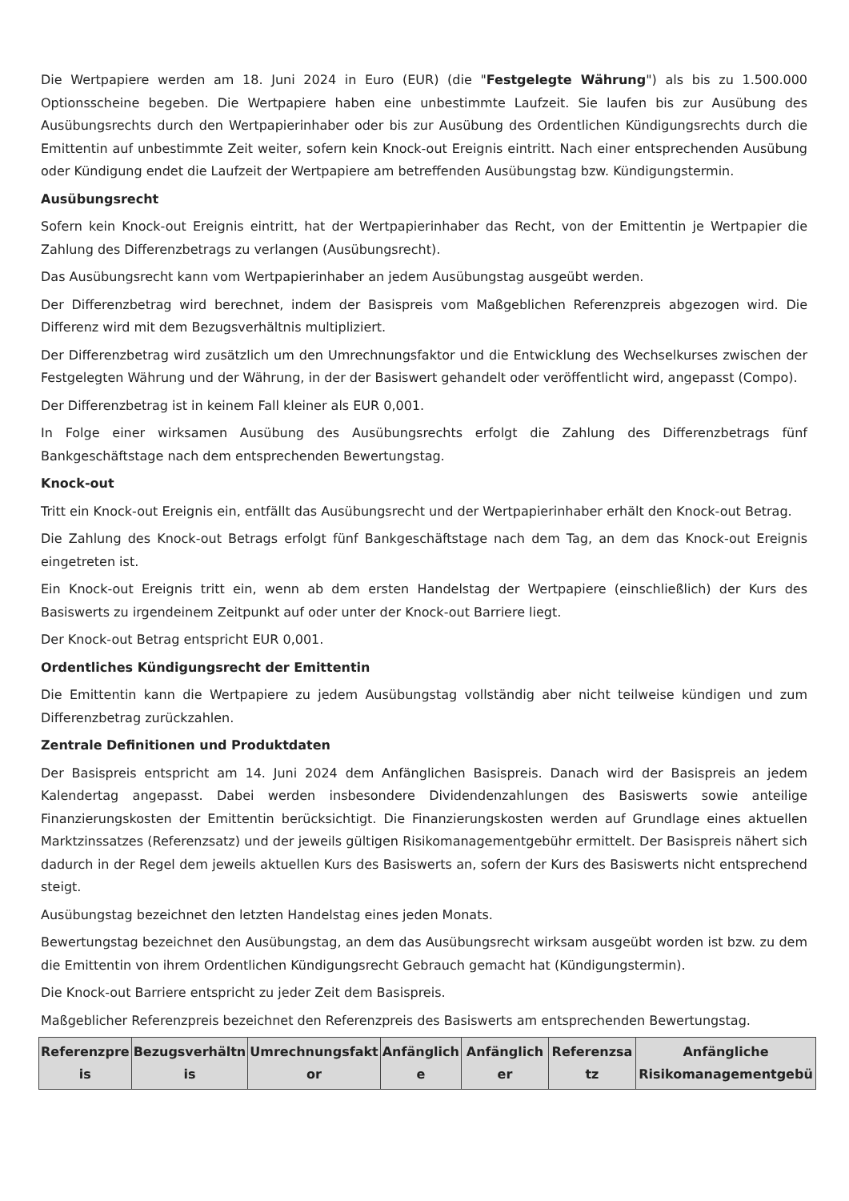Die Wertpapiere werden am 18. Juni 2024 in Euro (EUR) (die "Festgelegte Währung") als bis zu 1.500.000 Optionsscheine begeben. Die Wertpapiere haben eine unbestimmte Laufzeit. Sie laufen bis zur Ausübung des Ausübungsrechts durch den Wertpapierinhaber oder bis zur Ausübung des Ordentlichen Kündigungsrechts durch die Emittentin auf unbestimmte Zeit weiter, sofern kein Knock-out Ereignis eintritt. Nach einer entsprechenden Ausübung oder Kündigung endet die Laufzeit der Wertpapiere am betreffenden Ausübungstag bzw. Kündigungstermin.
Ausübungsrecht
Sofern kein Knock-out Ereignis eintritt, hat der Wertpapierinhaber das Recht, von der Emittentin je Wertpapier die Zahlung des Differenzbetrags zu verlangen (Ausübungsrecht).
Das Ausübungsrecht kann vom Wertpapierinhaber an jedem Ausübungstag ausgeübt werden.
Der Differenzbetrag wird berechnet, indem der Basispreis vom Maßgeblichen Referenzpreis abgezogen wird. Die Differenz wird mit dem Bezugsverhältnis multipliziert.
Der Differenzbetrag wird zusätzlich um den Umrechnungsfaktor und die Entwicklung des Wechselkurses zwischen der Festgelegten Währung und der Währung, in der der Basiswert gehandelt oder veröffentlicht wird, angepasst (Compo).
Der Differenzbetrag ist in keinem Fall kleiner als EUR 0,001.
In Folge einer wirksamen Ausübung des Ausübungsrechts erfolgt die Zahlung des Differenzbetrags fünf Bankgeschäftstage nach dem entsprechenden Bewertungstag.
Knock-out
Tritt ein Knock-out Ereignis ein, entfällt das Ausübungsrecht und der Wertpapierinhaber erhält den Knock-out Betrag.
Die Zahlung des Knock-out Betrags erfolgt fünf Bankgeschäftstage nach dem Tag, an dem das Knock-out Ereignis eingetreten ist.
Ein Knock-out Ereignis tritt ein, wenn ab dem ersten Handelstag der Wertpapiere (einschließlich) der Kurs des Basiswerts zu irgendeinem Zeitpunkt auf oder unter der Knock-out Barriere liegt.
Der Knock-out Betrag entspricht EUR 0,001.
Ordentliches Kündigungsrecht der Emittentin
Die Emittentin kann die Wertpapiere zu jedem Ausübungstag vollständig aber nicht teilweise kündigen und zum Differenzbetrag zurückzahlen.
Zentrale Definitionen und Produktdaten
Der Basispreis entspricht am 14. Juni 2024 dem Anfänglichen Basispreis. Danach wird der Basispreis an jedem Kalendertag angepasst. Dabei werden insbesondere Dividendenzahlungen des Basiswerts sowie anteilige Finanzierungskosten der Emittentin berücksichtigt. Die Finanzierungskosten werden auf Grundlage eines aktuellen Marktzinssatzes (Referenzsatz) und der jeweils gültigen Risikomanagementgebühr ermittelt. Der Basispreis nähert sich dadurch in der Regel dem jeweils aktuellen Kurs des Basiswerts an, sofern der Kurs des Basiswerts nicht entsprechend steigt.
Ausübungstag bezeichnet den letzten Handelstag eines jeden Monats.
Bewertungstag bezeichnet den Ausübungstag, an dem das Ausübungsrecht wirksam ausgeübt worden ist bzw. zu dem die Emittentin von ihrem Ordentlichen Kündigungsrecht Gebrauch gemacht hat (Kündigungstermin).
Die Knock-out Barriere entspricht zu jeder Zeit dem Basispreis.
Maßgeblicher Referenzpreis bezeichnet den Referenzpreis des Basiswerts am entsprechenden Bewertungstag.
| Referenzpre is | Bezugsverhältn is | Umrechnungsfakt or | Anfänglich e | Anfänglich er | Referenzsa tz | Anfängliche Risikomanagementgebü |
| --- | --- | --- | --- | --- | --- | --- |